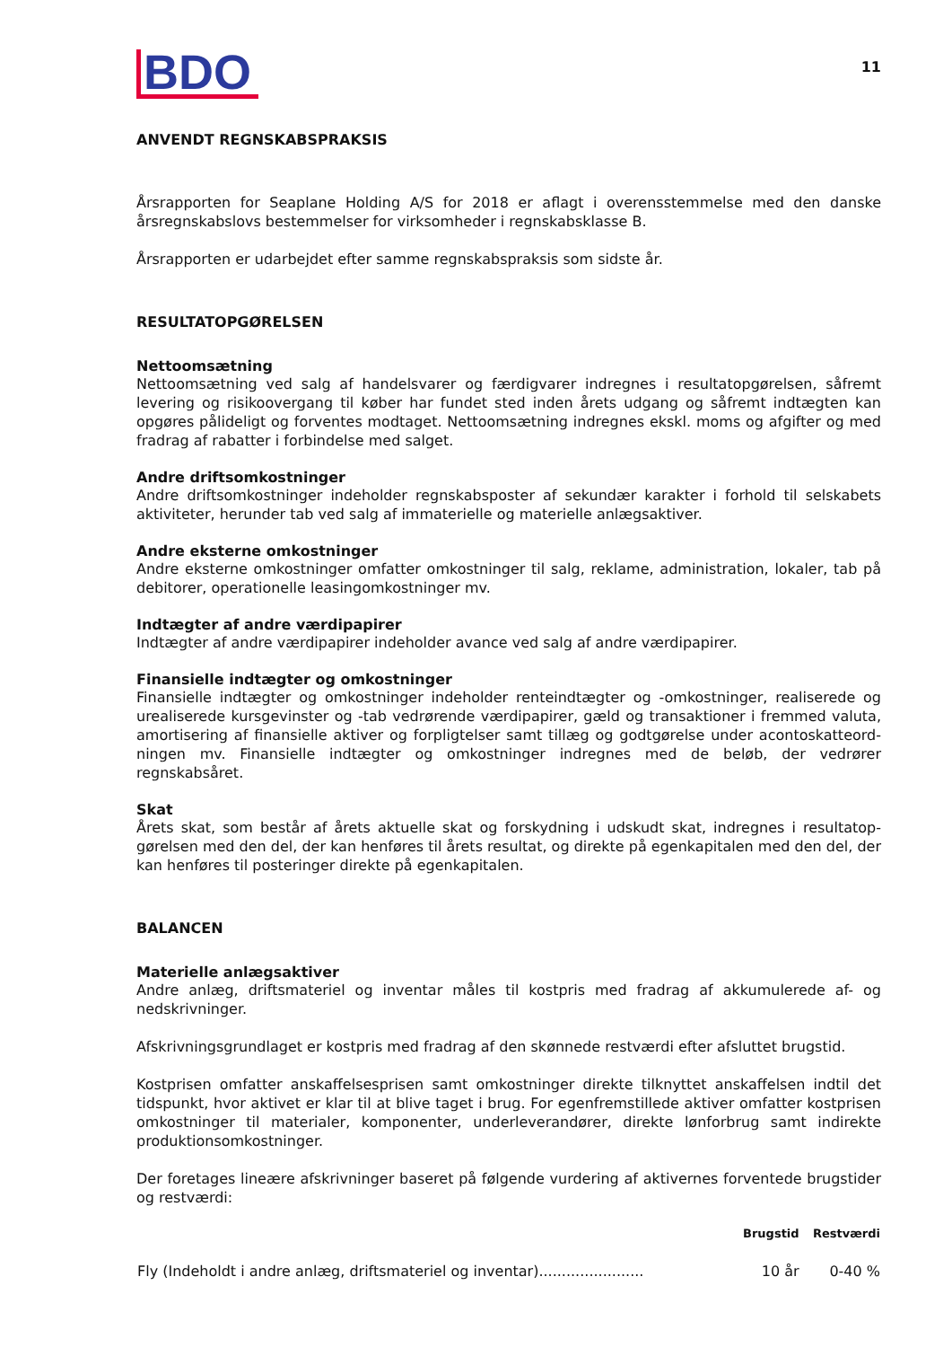BDO
11
ANVENDT REGNSKABSPRAKSIS
Årsrapporten for Seaplane Holding A/S for 2018 er aflagt i overensstemmelse med den danske årsregn­skabslovs bestemmelser for virksomheder i regnskabsklasse B.
Årsrapporten er udarbejdet efter samme regnskabspraksis som sidste år.
RESULTATOPGØRELSEN
Nettoomsætning
Nettoomsætning ved salg af handelsvarer og færdigvarer indregnes i resultatopgørelsen, såfremt levering og risikoovergang til køber har fundet sted inden årets udgang og såfremt indtægten kan opgøres pålideligt og forventes modtaget. Nettoomsætning indregnes ekskl. moms og afgifter og med fradrag af rabatter i forbindelse med salget.
Andre driftsomkostninger
Andre driftsomkostninger indeholder regnskabsposter af sekundær karakter i forhold til selskabets aktiviteter, herunder tab ved salg af immaterielle og materielle anlægsaktiver.
Andre eksterne omkostninger
Andre eksterne omkostninger omfatter omkostninger til salg, reklame, administration, lokaler, tab på debitorer, operationelle leasingomkostninger mv.
Indtægter af andre værdipapirer
Indtægter af andre værdipapirer indeholder avance ved salg af andre værdipapirer.
Finansielle indtægter og omkostninger
Finansielle indtægter og omkostninger indeholder renteindtægter og -omkostninger, realiserede og urealiserede kursgevinster og -tab vedrørende værdipapirer, gæld og transaktioner i fremmed valuta, amortisering af finansielle aktiver og forpligtelser samt tillæg og godtgørelse under acontoskatteord­ningen mv. Finansielle indtægter og omkostninger indregnes med de beløb, der vedrører regnskabsåret.
Skat
Årets skat, som består af årets aktuelle skat og forskydning i udskudt skat, indregnes i resultatop­gørelsen med den del, der kan henføres til årets resultat, og direkte på egenkapitalen med den del, der kan henføres til posteringer direkte på egenkapitalen.
BALANCEN
Materielle anlægsaktiver
Andre anlæg, driftsmateriel og inventar måles til kostpris med fradrag af akkumulerede af- og nedskrivninger.
Afskrivningsgrundlaget er kostpris med fradrag af den skønnede restværdi efter afsluttet brugstid.
Kostprisen omfatter anskaffelsesprisen samt omkostninger direkte tilknyttet anskaffelsen indtil det tidspunkt, hvor aktivet er klar til at blive taget i brug. For egenfremstillede aktiver omfatter kostprisen omkostninger til materialer, komponenter, underleverandører, direkte lønforbrug samt indirekte produktionsomkostninger.
Der foretages lineære afskrivninger baseret på følgende vurdering af aktivernes forventede brugstider og restværdi:
| | Brugstid | Restværdi |
| --- | --- | --- |
| Fly (Indeholdt i andre anlæg, driftsmateriel og inventar)....................... | 10 år | 0-40 % |